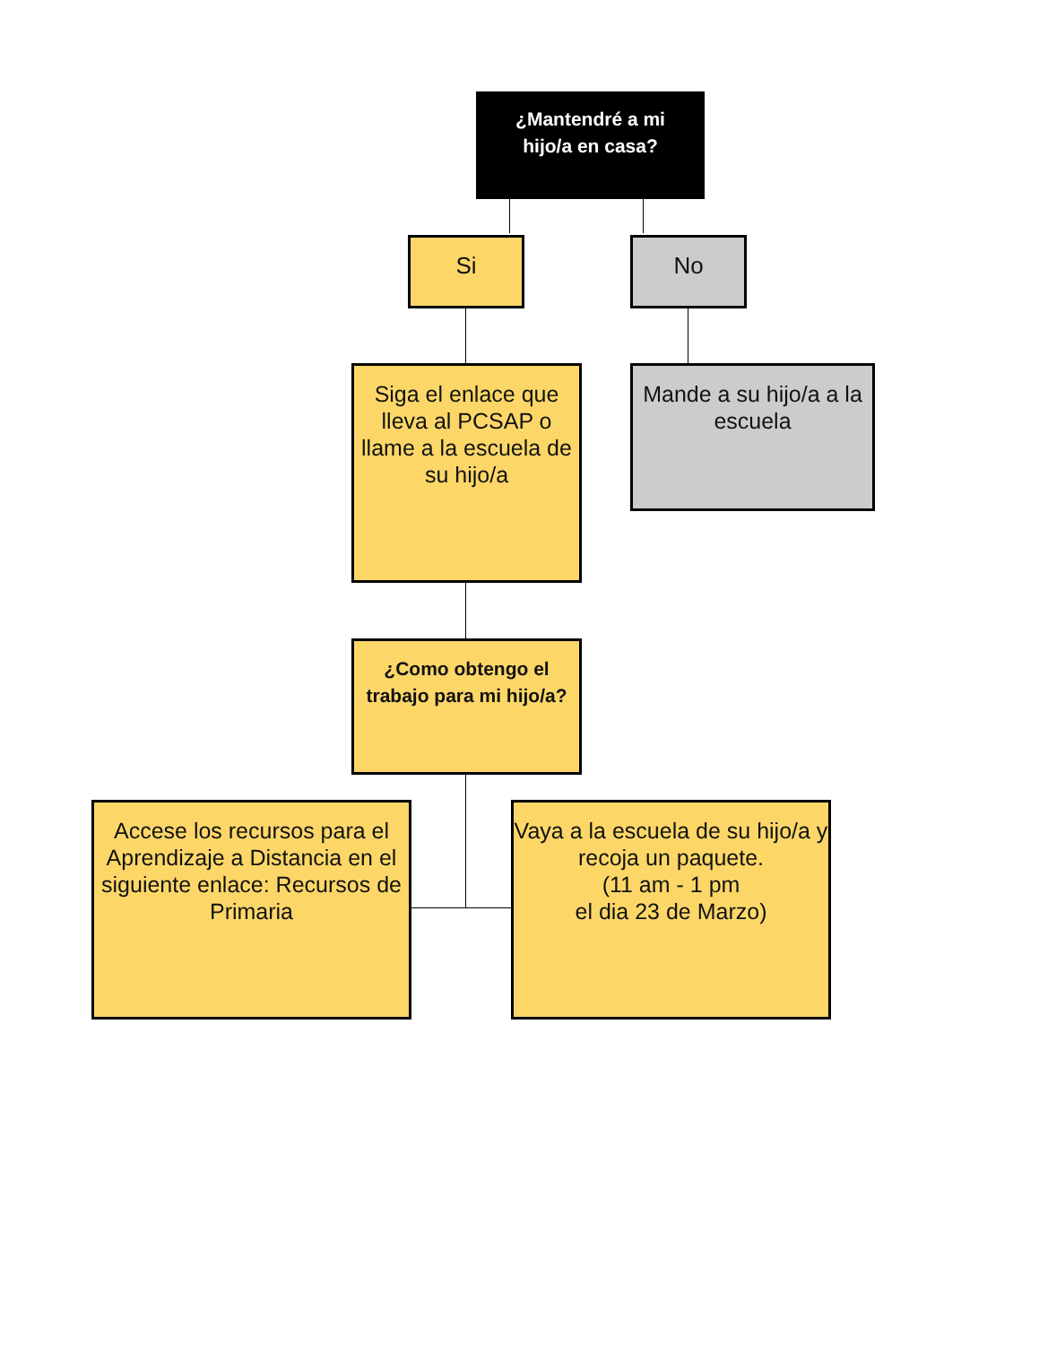¿Mantendré a mi
hijo/a en casa?
Si No
Siga el enlace que lleva al PCSAP o llame a la escuela de su hijo/a
Mande a su hijo/a a la escuela
¿Como obtengo el trabajo para mi hijo/a?
Accese los recursos para el Aprendizaje a Distancia en el siguiente enlace: Recursos de Primaria
Vaya a la escuela de su hijo/a y recoja un paquete.
(11 am - 1 pm
el dia 23 de Marzo)